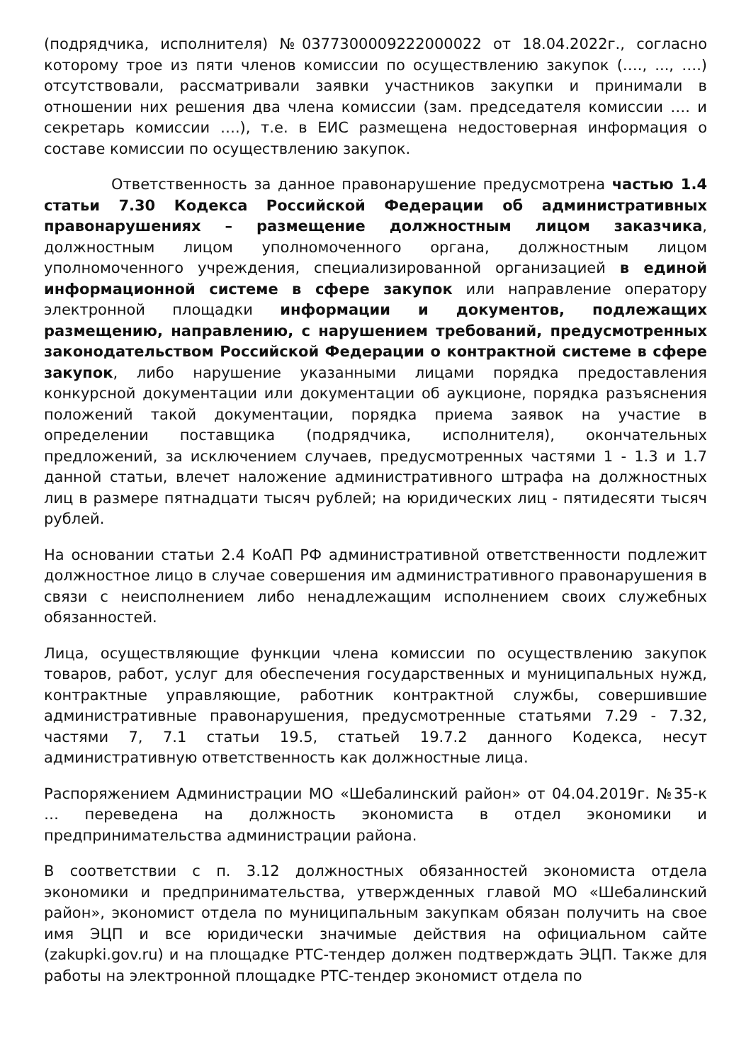(подрядчика, исполнителя) №0377300009222000022 от 18.04.2022г., согласно которому трое из пяти членов комиссии по осуществлению закупок (…., ..., ….) отсутствовали, рассматривали заявки участников закупки и принимали в отношении них решения два члена комиссии (зам. председателя комиссии …. и секретарь комиссии ….), т.е. в ЕИС размещена недостоверная информация о составе комиссии по осуществлению закупок.
Ответственность за данное правонарушение предусмотрена частью 1.4 статьи 7.30 Кодекса Российской Федерации об административных правонарушениях – размещение должностным лицом заказчика, должностным лицом уполномоченного органа, должностным лицом уполномоченного учреждения, специализированной организацией в единой информационной системе в сфере закупок или направление оператору электронной площадки информации и документов, подлежащих размещению, направлению, с нарушением требований, предусмотренных законодательством Российской Федерации о контрактной системе в сфере закупок, либо нарушение указанными лицами порядка предоставления конкурсной документации или документации об аукционе, порядка разъяснения положений такой документации, порядка приема заявок на участие в определении поставщика (подрядчика, исполнителя), окончательных предложений, за исключением случаев, предусмотренных частями 1 - 1.3 и 1.7 данной статьи, влечет наложение административного штрафа на должностных лиц в размере пятнадцати тысяч рублей; на юридических лиц - пятидесяти тысяч рублей.
На основании статьи 2.4 КоАП РФ административной ответственности подлежит должностное лицо в случае совершения им административного правонарушения в связи с неисполнением либо ненадлежащим исполнением своих служебных обязанностей.
Лица, осуществляющие функции члена комиссии по осуществлению закупок товаров, работ, услуг для обеспечения государственных и муниципальных нужд, контрактные управляющие, работник контрактной службы, совершившие административные правонарушения, предусмотренные статьями 7.29 - 7.32, частями 7, 7.1 статьи 19.5, статьей 19.7.2 данного Кодекса, несут административную ответственность как должностные лица.
Распоряжением Администрации МО «Шебалинский район» от 04.04.2019г. №35-к … переведена на должность экономиста в отдел экономики и предпринимательства администрации района.
В соответствии с п. 3.12 должностных обязанностей экономиста отдела экономики и предпринимательства, утвержденных главой МО «Шебалинский район», экономист отдела по муниципальным закупкам обязан получить на свое имя ЭЦП и все юридически значимые действия на официальном сайте (zakupki.gov.ru) и на площадке РТС-тендер должен подтверждать ЭЦП. Также для работы на электронной площадке РТС-тендер экономист отдела по